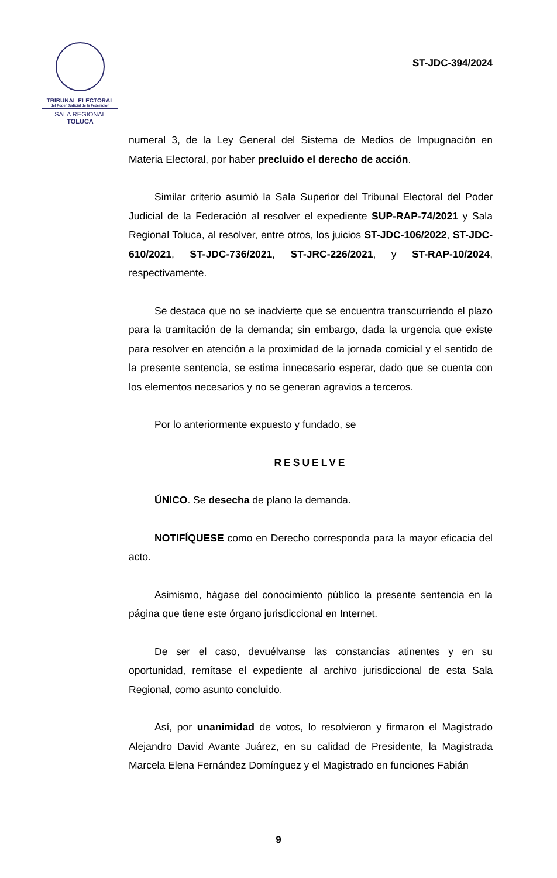TRIBUNAL ELECTORAL
del Poder Judicial de la Federación
SALA REGIONAL
TOLUCA
ST-JDC-394/2024
numeral 3, de la Ley General del Sistema de Medios de Impugnación en Materia Electoral, por haber precluido el derecho de acción.
Similar criterio asumió la Sala Superior del Tribunal Electoral del Poder Judicial de la Federación al resolver el expediente SUP-RAP-74/2021 y Sala Regional Toluca, al resolver, entre otros, los juicios ST-JDC-106/2022, ST-JDC-610/2021, ST-JDC-736/2021, ST-JRC-226/2021, y ST-RAP-10/2024, respectivamente.
Se destaca que no se inadvierte que se encuentra transcurriendo el plazo para la tramitación de la demanda; sin embargo, dada la urgencia que existe para resolver en atención a la proximidad de la jornada comicial y el sentido de la presente sentencia, se estima innecesario esperar, dado que se cuenta con los elementos necesarios y no se generan agravios a terceros.
Por lo anteriormente expuesto y fundado, se
RESUELVE
ÚNICO. Se desecha de plano la demanda.
NOTIFÍQUESE como en Derecho corresponda para la mayor eficacia del acto.
Asimismo, hágase del conocimiento público la presente sentencia en la página que tiene este órgano jurisdiccional en Internet.
De ser el caso, devuélvanse las constancias atinentes y en su oportunidad, remítase el expediente al archivo jurisdiccional de esta Sala Regional, como asunto concluido.
Así, por unanimidad de votos, lo resolvieron y firmaron el Magistrado Alejandro David Avante Juárez, en su calidad de Presidente, la Magistrada Marcela Elena Fernández Domínguez y el Magistrado en funciones Fabián
9